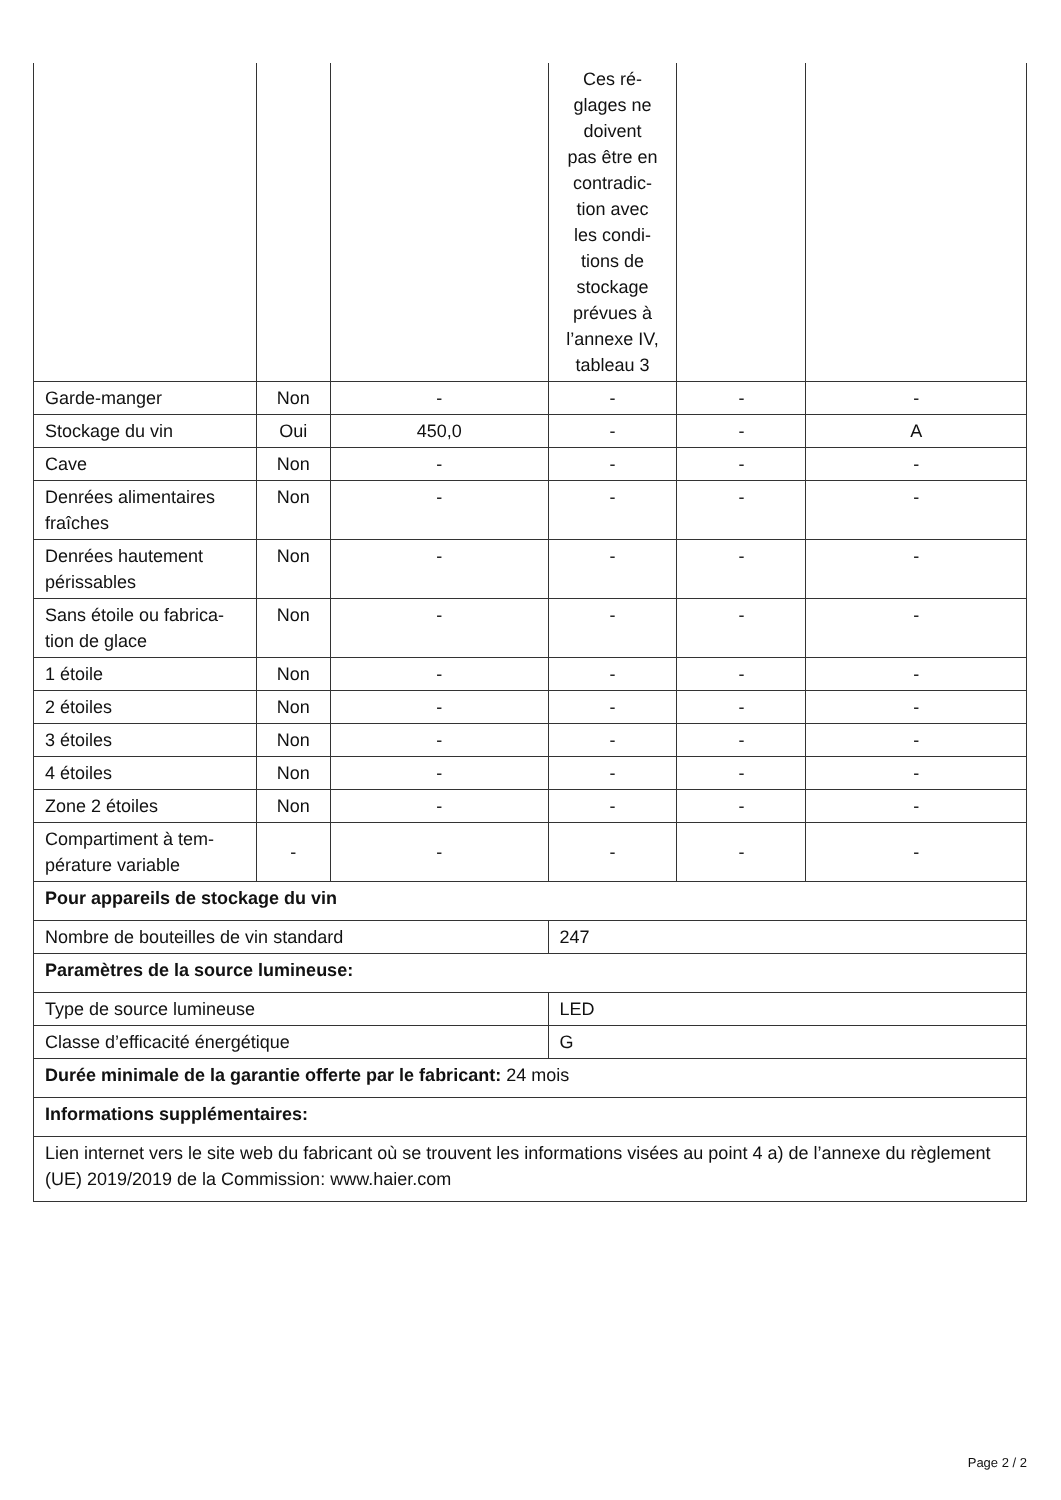| | | | Ces ré- glages ne doivent pas être en contradic- tion avec les condi- tions de stockage prévues à l’annexe IV, tableau 3 | | |
| Garde-manger | Non | - | - | - | - |
| Stockage du vin | Oui | 450,0 | - | - | A |
| Cave | Non | - | - | - | - |
| Denrées alimentaires fraîches | Non | - | - | - | - |
| Denrées hautement périssables | Non | - | - | - | - |
| Sans étoile ou fabrica-tion de glace | Non | - | - | - | - |
| 1 étoile | Non | - | - | - | - |
| 2 étoiles | Non | - | - | - | - |
| 3 étoiles | Non | - | - | - | - |
| 4 étoiles | Non | - | - | - | - |
| Zone 2 étoiles | Non | - | - | - | - |
| Compartiment à tem-pérature variable | - | - | - | - | - |
| Pour appareils de stockage du vin | | | | | |
| Nombre de bouteilles de vin standard | | | 247 | | |
| Paramètres de la source lumineuse: | | | | | |
| Type de source lumineuse | | | LED | | |
| Classe d’efficacité énergétique | | | G | | |
| Durée minimale de la garantie offerte par le fabricant: 24 mois | | | | | |
| Informations supplémentaires: | | | | | |
| Lien internet vers le site web du fabricant où se trouvent les informations visées au point 4 a) de l’annexe du règlement (UE) 2019/2019 de la Commission: www.haier.com | | | | | |
Page 2 / 2